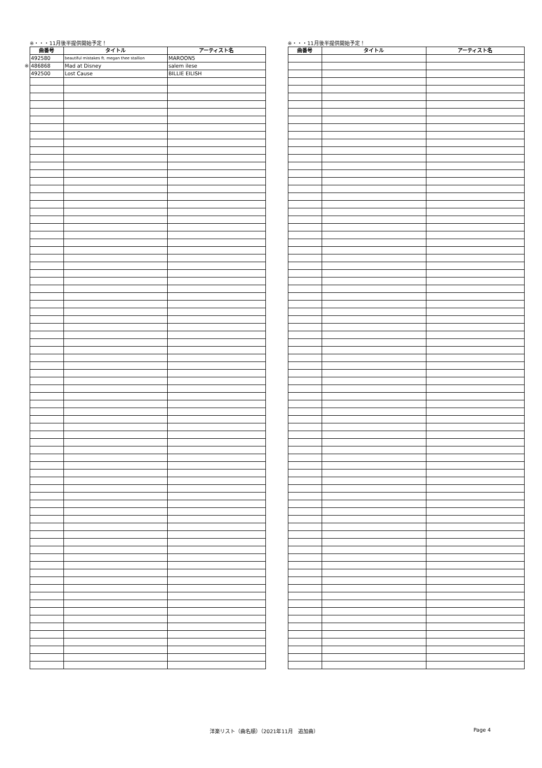※・・・11月後半提供開始予定！
| | 曲番号 | タイトル | アーティスト名 |
| | 492580 | beautiful mistakes ft. megan thee stallion | MAROON5 |
| ※ | 486868 | Mad at Disney | salem ilese |
| | 492500 | Lost Cause | BILLIE EILISH |
※・・・11月後半提供開始予定！
| 曲番号 | タイトル | アーティスト名 |
| --- | --- | --- |
洋楽リスト（曲名順）（2021年11月　追加曲） Page 4